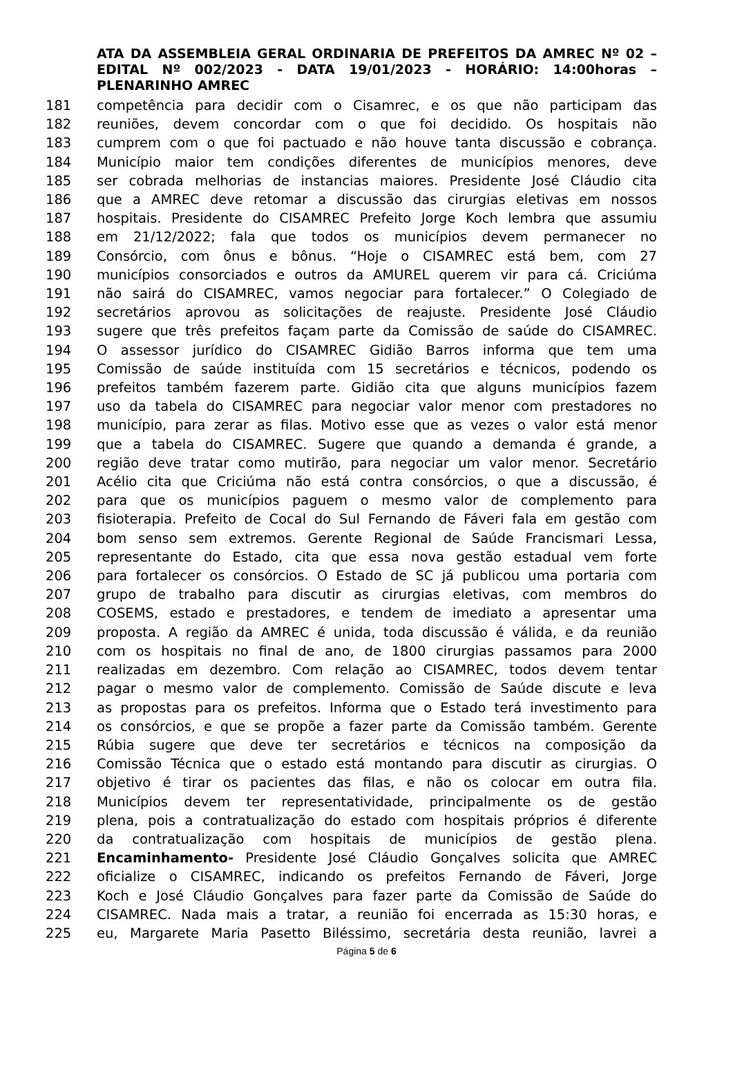ATA DA ASSEMBLEIA GERAL ORDINARIA DE PREFEITOS DA AMREC Nº 02 – EDITAL Nº 002/2023 - DATA 19/01/2023 - HORÁRIO: 14:00horas – PLENARINHO AMREC
181 competência para decidir com o Cisamrec, e os que não participam das
182 reuniões, devem concordar com o que foi decidido. Os hospitais não
183 cumprem com o que foi pactuado e não houve tanta discussão e cobrança.
184 Município maior tem condições diferentes de municípios menores, deve
185 ser cobrada melhorias de instancias maiores. Presidente José Cláudio cita
186 que a AMREC deve retomar a discussão das cirurgias eletivas em nossos
187 hospitais. Presidente do CISAMREC Prefeito Jorge Koch lembra que assumiu
188 em 21/12/2022; fala que todos os municípios devem permanecer no
189 Consórcio, com ônus e bônus. “Hoje o CISAMREC está bem, com 27
190 municípios consorciados e outros da AMUREL querem vir para cá. Criciúma
191 não sairá do CISAMREC, vamos negociar para fortalecer.” O Colegiado de
192 secretários aprovou as solicitações de reajuste. Presidente José Cláudio
193 sugere que três prefeitos façam parte da Comissão de saúde do CISAMREC.
194 O assessor jurídico do CISAMREC Gidião Barros informa que tem uma
195 Comissão de saúde instituída com 15 secretários e técnicos, podendo os
196 prefeitos também fazerem parte. Gidião cita que alguns municípios fazem
197 uso da tabela do CISAMREC para negociar valor menor com prestadores no
198 município, para zerar as filas. Motivo esse que as vezes o valor está menor
199 que a tabela do CISAMREC. Sugere que quando a demanda é grande, a
200 região deve tratar como mutirão, para negociar um valor menor. Secretário
201 Acélio cita que Criciúma não está contra consórcios, o que a discussão, é
202 para que os municípios paguem o mesmo valor de complemento para
203 fisioterapia. Prefeito de Cocal do Sul Fernando de Fáveri fala em gestão com
204 bom senso sem extremos. Gerente Regional de Saúde Francismari Lessa,
205 representante do Estado, cita que essa nova gestão estadual vem forte
206 para fortalecer os consórcios. O Estado de SC já publicou uma portaria com
207 grupo de trabalho para discutir as cirurgias eletivas, com membros do
208 COSEMS, estado e prestadores, e tendem de imediato a apresentar uma
209 proposta. A região da AMREC é unida, toda discussão é válida, e da reunião
210 com os hospitais no final de ano, de 1800 cirurgias passamos para 2000
211 realizadas em dezembro. Com relação ao CISAMREC, todos devem tentar
212 pagar o mesmo valor de complemento. Comissão de Saúde discute e leva
213 as propostas para os prefeitos. Informa que o Estado terá investimento para
214 os consórcios, e que se propõe a fazer parte da Comissão também. Gerente
215 Rúbia sugere que deve ter secretários e técnicos na composição da
216 Comissão Técnica que o estado está montando para discutir as cirurgias. O
217 objetivo é tirar os pacientes das filas, e não os colocar em outra fila.
218 Municípios devem ter representatividade, principalmente os de gestão
219 plena, pois a contratualização do estado com hospitais próprios é diferente
220 da contratualização com hospitais de municípios de gestão plena.
221 Encaminhamento- Presidente José Cláudio Gonçalves solicita que AMREC
222 oficialize o CISAMREC, indicando os prefeitos Fernando de Fáveri, Jorge
223 Koch e José Cláudio Gonçalves para fazer parte da Comissão de Saúde do
224 CISAMREC. Nada mais a tratar, a reunião foi encerrada as 15:30 horas, e
225 eu, Margarete Maria Pasetto Biléssimo, secretária desta reunião, lavrei a
Página 5 de 6